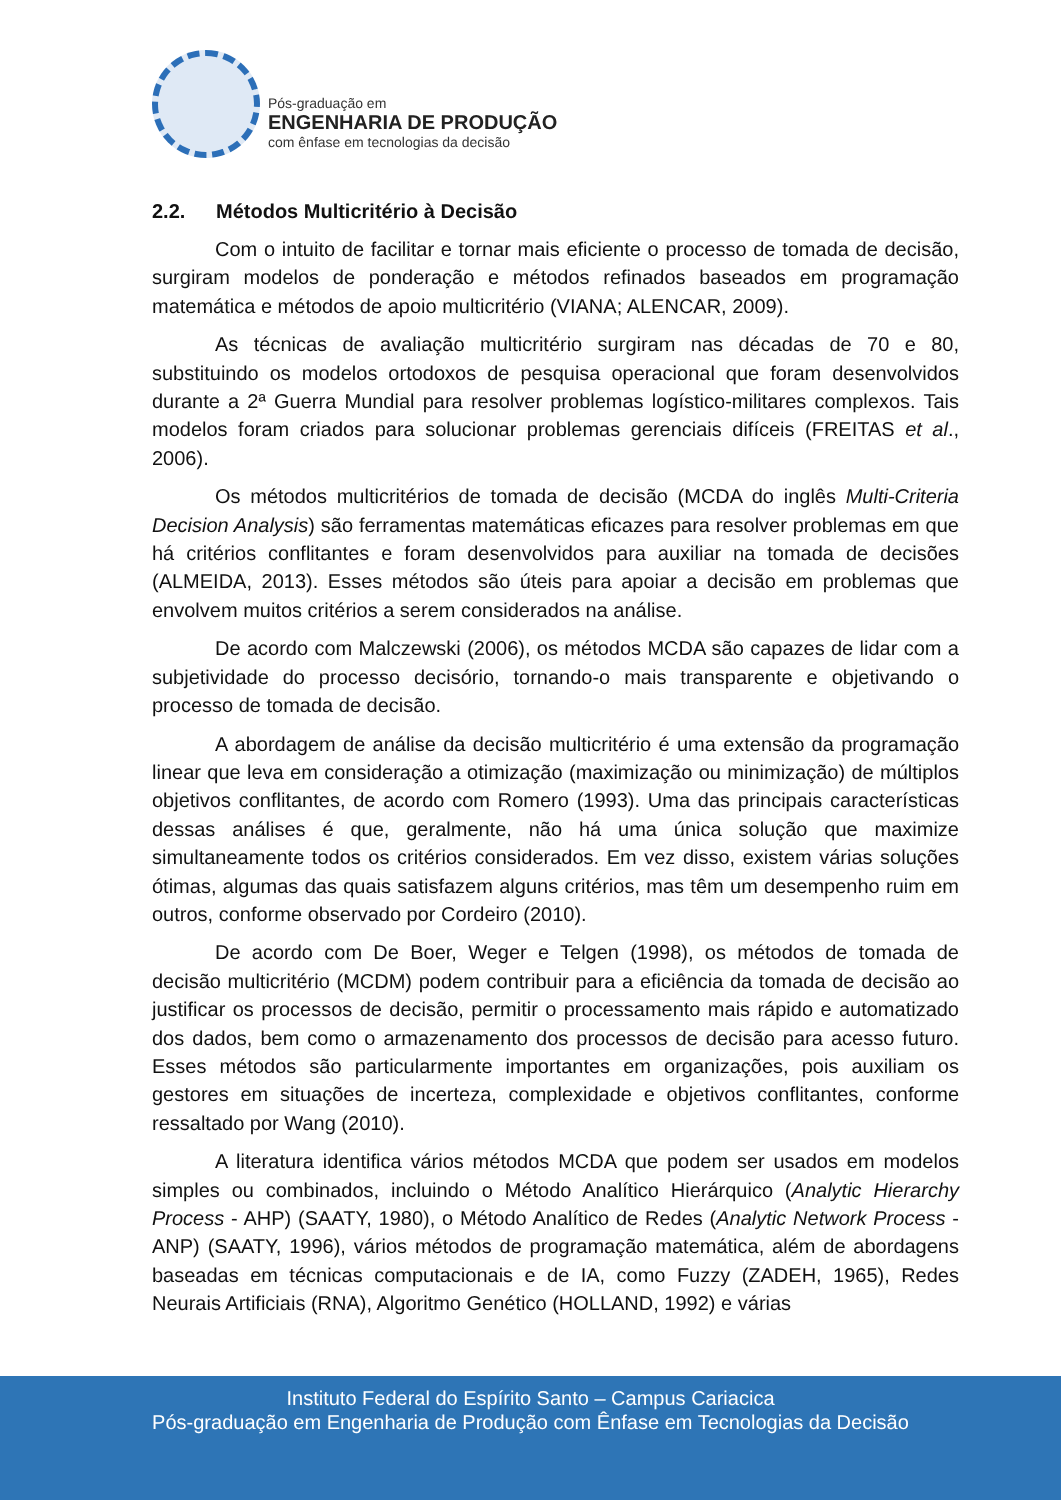Pós-graduação em
ENGENHARIA DE PRODUÇÃO
com ênfase em tecnologias da decisão
2.2. Métodos Multicritério à Decisão
Com o intuito de facilitar e tornar mais eficiente o processo de tomada de decisão, surgiram modelos de ponderação e métodos refinados baseados em programação matemática e métodos de apoio multicritério (VIANA; ALENCAR, 2009).
As técnicas de avaliação multicritério surgiram nas décadas de 70 e 80, substituindo os modelos ortodoxos de pesquisa operacional que foram desenvolvidos durante a 2ª Guerra Mundial para resolver problemas logístico-militares complexos. Tais modelos foram criados para solucionar problemas gerenciais difíceis (FREITAS et al., 2006).
Os métodos multicritérios de tomada de decisão (MCDA do inglês Multi-Criteria Decision Analysis) são ferramentas matemáticas eficazes para resolver problemas em que há critérios conflitantes e foram desenvolvidos para auxiliar na tomada de decisões (ALMEIDA, 2013). Esses métodos são úteis para apoiar a decisão em problemas que envolvem muitos critérios a serem considerados na análise.
De acordo com Malczewski (2006), os métodos MCDA são capazes de lidar com a subjetividade do processo decisório, tornando-o mais transparente e objetivando o processo de tomada de decisão.
A abordagem de análise da decisão multicritério é uma extensão da programação linear que leva em consideração a otimização (maximização ou minimização) de múltiplos objetivos conflitantes, de acordo com Romero (1993). Uma das principais características dessas análises é que, geralmente, não há uma única solução que maximize simultaneamente todos os critérios considerados. Em vez disso, existem várias soluções ótimas, algumas das quais satisfazem alguns critérios, mas têm um desempenho ruim em outros, conforme observado por Cordeiro (2010).
De acordo com De Boer, Weger e Telgen (1998), os métodos de tomada de decisão multicritério (MCDM) podem contribuir para a eficiência da tomada de decisão ao justificar os processos de decisão, permitir o processamento mais rápido e automatizado dos dados, bem como o armazenamento dos processos de decisão para acesso futuro. Esses métodos são particularmente importantes em organizações, pois auxiliam os gestores em situações de incerteza, complexidade e objetivos conflitantes, conforme ressaltado por Wang (2010).
A literatura identifica vários métodos MCDA que podem ser usados em modelos simples ou combinados, incluindo o Método Analítico Hierárquico (Analytic Hierarchy Process - AHP) (SAATY, 1980), o Método Analítico de Redes (Analytic Network Process - ANP) (SAATY, 1996), vários métodos de programação matemática, além de abordagens baseadas em técnicas computacionais e de IA, como Fuzzy (ZADEH, 1965), Redes Neurais Artificiais (RNA), Algoritmo Genético (HOLLAND, 1992) e várias
Instituto Federal do Espírito Santo – Campus Cariacica
Pós-graduação em Engenharia de Produção com Ênfase em Tecnologias da Decisão